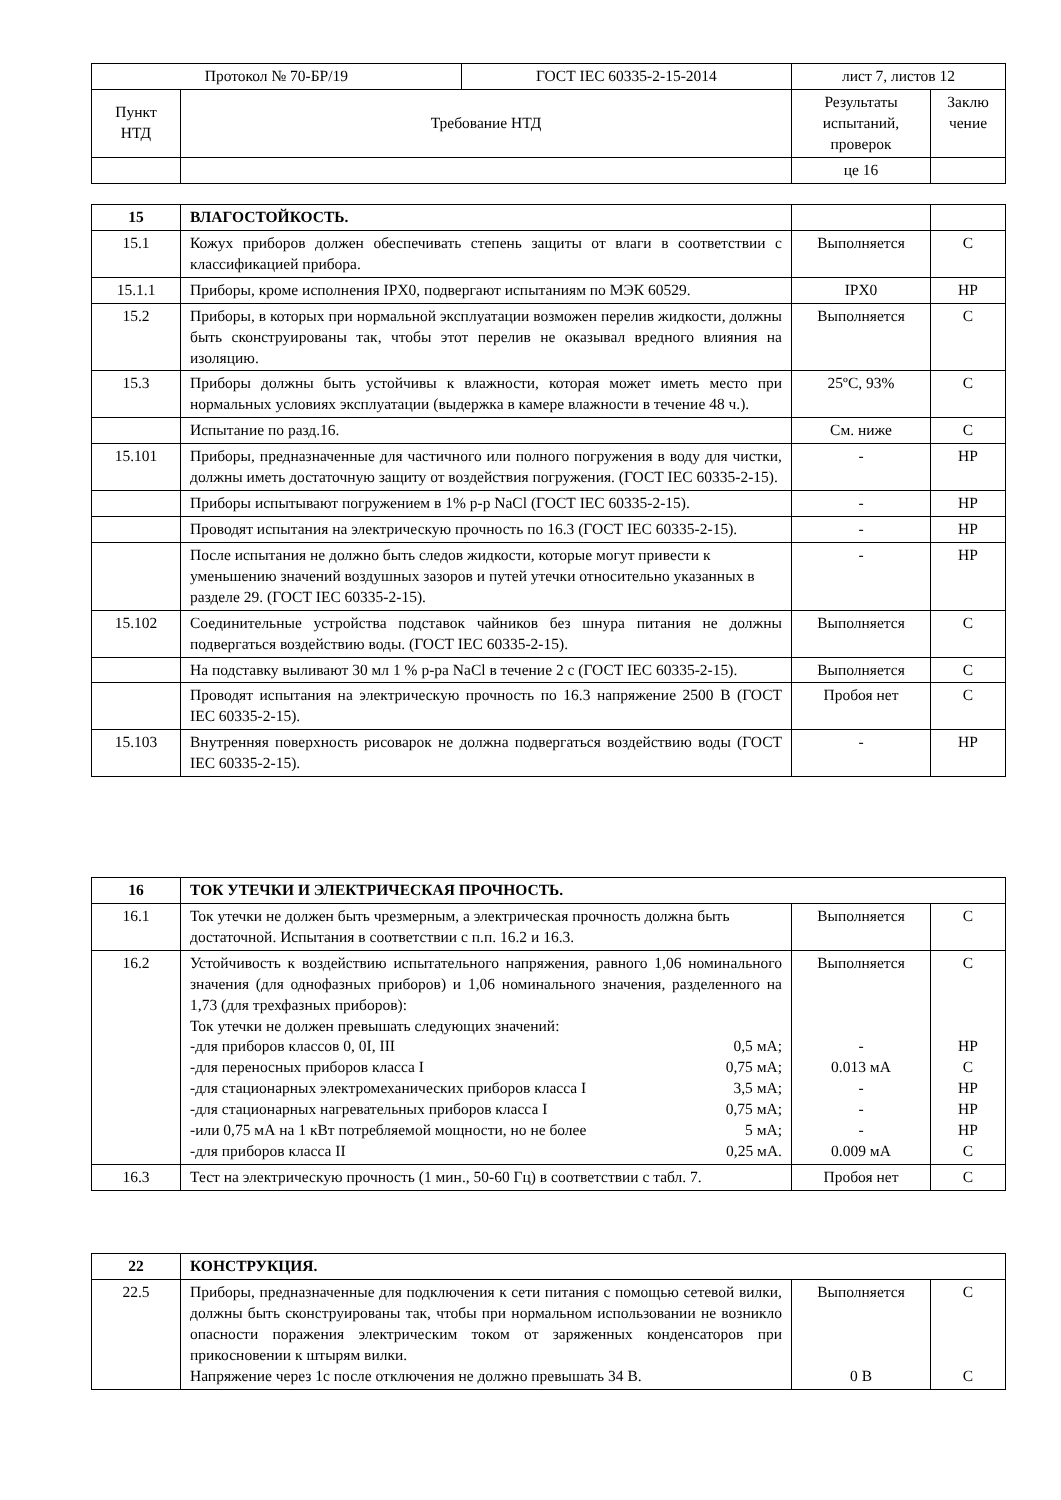| Протокол № 70-БР/19 | | ГОСТ IEC 60335-2-15-2014 | лист 7, листов 12 | |
| Пункт НТД | Требование НТД | | Результаты испытаний, проверок | Заклю чение |
| | | | це 16 | |
| 15 | ВЛАГОСТОЙКОСТЬ. | | |
| 15.1 | Кожух приборов должен обеспечивать степень защиты от влаги в соответствии с классификацией прибора. | Выполняется | С |
| 15.1.1 | Приборы, кроме исполнения IPX0, подвергают испытаниям по МЭК 60529. | IPX0 | НР |
| 15.2 | Приборы, в которых при нормальной эксплуатации возможен перелив жидкости, должны быть сконструированы так, чтобы этот перелив не оказывал вредного влияния на изоляцию. | Выполняется | С |
| 15.3 | Приборы должны быть устойчивы к влажности, которая может иметь место при нормальных условиях эксплуатации (выдержка в камере влажности в течение 48 ч.). | 25ºС, 93% | С |
| | Испытание по разд.16. | См. ниже | С |
| 15.101 | Приборы, предназначенные для частичного или полного погружения в воду для чистки, должны иметь достаточную защиту от воздействия погружения. (ГОСТ IEC 60335-2-15). | - | НР |
| | Приборы испытывают погружением в 1% р-р NaCl (ГОСТ IEC 60335-2-15). | - | НР |
| | Проводят испытания на электрическую прочность по 16.3 (ГОСТ IEC 60335-2-15). | - | НР |
| | После испытания не должно быть следов жидкости, которые могут привести к уменьшению значений воздушных зазоров и путей утечки относительно указанных в разделе 29. (ГОСТ IEC 60335-2-15). | - | НР |
| 15.102 | Соединительные устройства подставок чайников без шнура питания не должны подвергаться воздействию воды. (ГОСТ IEC 60335-2-15). | Выполняется | С |
| | На подставку выливают 30 мл 1 % р-ра NaCl в течение 2 с (ГОСТ IEC 60335-2-15). | Выполняется | С |
| | Проводят испытания на электрическую прочность по 16.3 напряжение 2500 В (ГОСТ IEC 60335-2-15). | Пробоя нет | С |
| 15.103 | Внутренняя поверхность рисоварок не должна подвергаться воздействию воды (ГОСТ IEC 60335-2-15). | - | НР |
| 16 | ТОК УТЕЧКИ И ЭЛЕКТРИЧЕСКАЯ ПРОЧНОСТЬ. | | |
| --- | --- | --- | --- |
| 16.1 | Ток утечки не должен быть чрезмерным, а электрическая прочность должна быть достаточной. Испытания в соответствии с п.п. 16.2 и 16.3. | Выполняется | С |
| 16.2 | Устойчивость к воздействию испытательного напряжения, равного 1,06 номинального значения (для однофазных приборов) и 1,06 номинального значения, разделенного на 1,73 (для трехфазных приборов): Ток утечки не должен превышать следующих значений: -для приборов классов 0, 0I, III 0,5 мА; -для переносных приборов класса I 0,75 мА; -для стационарных электромеханических приборов класса I 3,5 мА; -для стационарных нагревательных приборов класса I 0,75 мА; -или 0,75 мА на 1 кВт потребляемой мощности, но не более 5 мА; -для приборов класса II 0,25 мА. | Выполняется - 0.013 мА - - - 0.009 мА | С НР С НР НР НР С |
| 16.3 | Тест на электрическую прочность (1 мин., 50-60 Гц) в соответствии с табл. 7. | Пробоя нет | С |
| 22 | КОНСТРУКЦИЯ. | | |
| --- | --- | --- | --- |
| 22.5 | Приборы, предназначенные для подключения к сети питания с помощью сетевой вилки, должны быть сконструированы так, чтобы при нормальном использовании не возникло опасности поражения электрическим током от заряженных конденсаторов при прикосновении к штырям вилки. Напряжение через 1с после отключения не должно превышать 34 В. | Выполняется 0 В | С С |